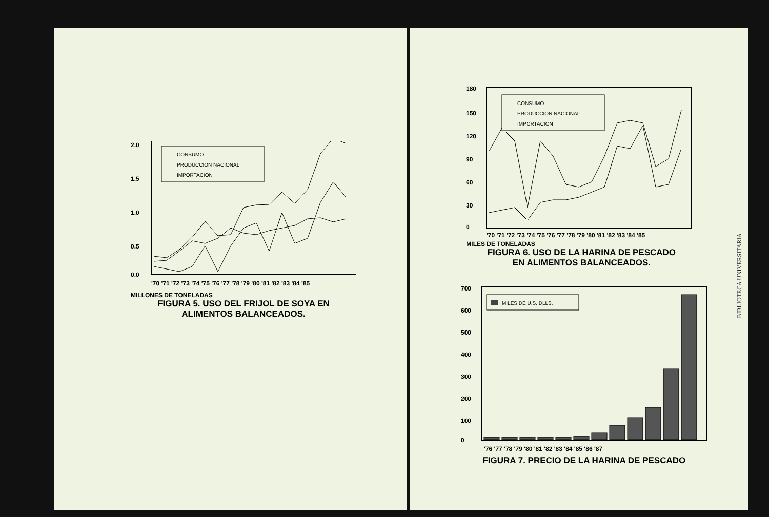CONSUMO
PRODUCCION NACIONAL
IMPORTACION
2.0
1.5
1.0
0.5
0.0
'70 '71 '72 '73 '74 '75 '76 '77 '78 '79 '80 '81 '82 '83 '84 '85
MILLONES DE TONELADAS
FIGURA 5. USO DEL FRIJOL DE SOYA EN
ALIMENTOS BALANCEADOS.
BIBLIOTECA UNIVERSITARIA
CONSUMO
PRODUCCION NACIONAL
IMPORTACION
180
150
120
90
60
30
0
'70 '71 '72 '73 '74 '75 '76 '77 '78 '79 '80 '81 '82 '83 '84 '85
MILES DE TONELADAS
FIGURA 6. USO DE LA HARINA DE PESCADO
EN ALIMENTOS BALANCEADOS.
MILES DE U.S. DLLS.
700
600
500
400
300
200
100
0
'76 '77 '78 '79 '80 '81 '82 '83 '84 '85 '86 '87
FIGURA 7. PRECIO DE LA HARINA DE PESCADO